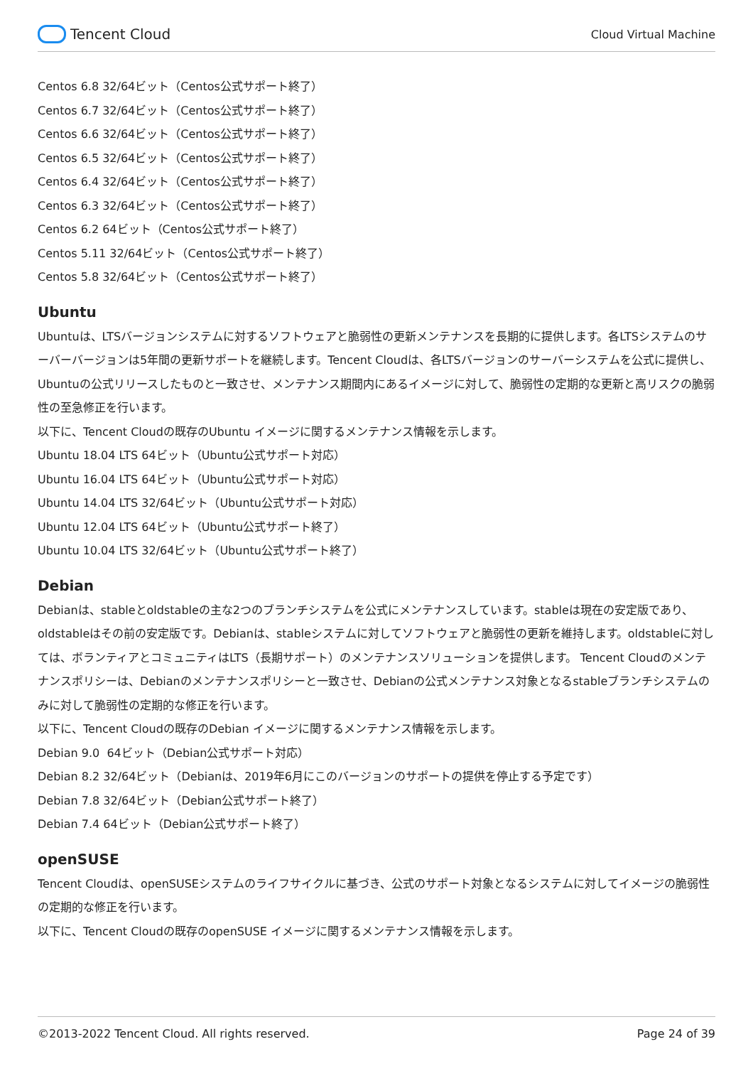Tencent Cloud
Cloud Virtual Machine
Centos 6.8 32/64ビット（Centos公式サポート終了）
Centos 6.7 32/64ビット（Centos公式サポート終了）
Centos 6.6 32/64ビット（Centos公式サポート終了）
Centos 6.5 32/64ビット（Centos公式サポート終了）
Centos 6.4 32/64ビット（Centos公式サポート終了）
Centos 6.3 32/64ビット（Centos公式サポート終了）
Centos 6.2 64ビット（Centos公式サポート終了）
Centos 5.11 32/64ビット（Centos公式サポート終了）
Centos 5.8 32/64ビット（Centos公式サポート終了）
Ubuntu
Ubuntuは、LTSバージョンシステムに対するソフトウェアと脆弱性の更新メンテナンスを長期的に提供します。各LTSシステムのサーバーバージョンは5年間の更新サポートを継続します。Tencent Cloudは、各LTSバージョンのサーバーシステムを公式に提供し、Ubuntuの公式リリースしたものと一致させ、メンテナンス期間内にあるイメージに対して、脆弱性の定期的な更新と高リスクの脆弱性の至急修正を行います。
以下に、Tencent Cloudの既存のUbuntu イメージに関するメンテナンス情報を示します。
Ubuntu 18.04 LTS 64ビット（Ubuntu公式サポート対応）
Ubuntu 16.04 LTS 64ビット（Ubuntu公式サポート対応）
Ubuntu 14.04 LTS 32/64ビット（Ubuntu公式サポート対応）
Ubuntu 12.04 LTS 64ビット（Ubuntu公式サポート終了）
Ubuntu 10.04 LTS 32/64ビット（Ubuntu公式サポート終了）
Debian
Debianは、stableとoldstableの主な2つのブランチシステムを公式にメンテナンスしています。stableは現在の安定版であり、oldstableはその前の安定版です。Debianは、stableシステムに対してソフトウェアと脆弱性の更新を維持します。oldstableに対しては、ボランティアとコミュニティはLTS（長期サポート）のメンテナンスソリューションを提供します。 Tencent Cloudのメンテナンスポリシーは、Debianのメンテナンスポリシーと一致させ、Debianの公式メンテナンス対象となるstableブランチシステムのみに対して脆弱性の定期的な修正を行います。
以下に、Tencent Cloudの既存のDebian イメージに関するメンテナンス情報を示します。
Debian 9.0 64ビット（Debian公式サポート対応）
Debian 8.2 32/64ビット（Debianは、2019年6月にこのバージョンのサポートの提供を停止する予定です）
Debian 7.8 32/64ビット（Debian公式サポート終了）
Debian 7.4 64ビット（Debian公式サポート終了）
openSUSE
Tencent Cloudは、openSUSEシステムのライフサイクルに基づき、公式のサポート対象となるシステムに対してイメージの脆弱性の定期的な修正を行います。
以下に、Tencent Cloudの既存のopenSUSE イメージに関するメンテナンス情報を示します。
©2013-2022 Tencent Cloud. All rights reserved. Page 24 of 39